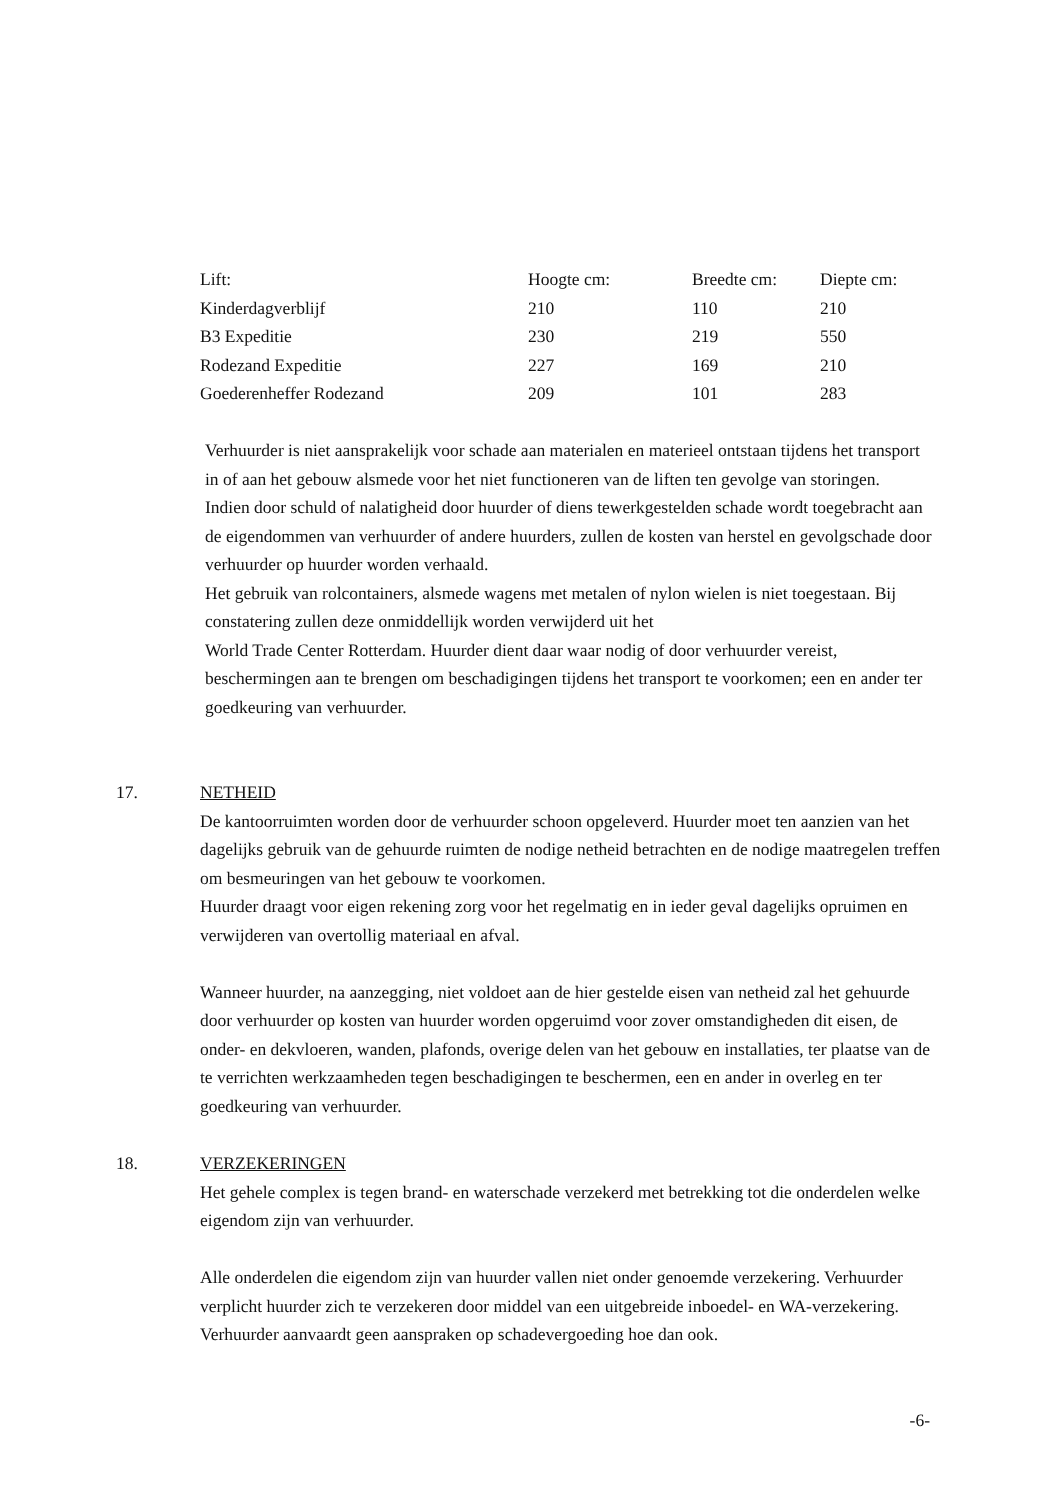| Lift: | Hoogte cm: | Breedte cm: | Diepte cm: |
| Kinderdagverblijf | 210 | 110 | 210 |
| B3 Expeditie | 230 | 219 | 550 |
| Rodezand Expeditie | 227 | 169 | 210 |
| Goederenheffer Rodezand | 209 | 101 | 283 |
Verhuurder is niet aansprakelijk voor schade aan materialen en materieel ontstaan tijdens het transport in of aan het gebouw alsmede voor het niet functioneren van de liften ten gevolge van storingen.
Indien door schuld of nalatigheid door huurder of diens tewerkgestelden schade wordt toegebracht aan de eigendommen van verhuurder of andere huurders, zullen de kosten van herstel en gevolgschade door verhuurder op huurder worden verhaald.
Het gebruik van rolcontainers, alsmede wagens met metalen of nylon wielen is niet toegestaan. Bij constatering zullen deze onmiddellijk worden verwijderd uit het
World Trade Center Rotterdam. Huurder dient daar waar nodig of door verhuurder vereist, beschermingen aan te brengen om beschadigingen tijdens het transport te voorkomen; een en ander ter goedkeuring van verhuurder.
17. NETHEID
De kantoorruimten worden door de verhuurder schoon opgeleverd. Huurder moet ten aanzien van het dagelijks gebruik van de gehuurde ruimten de nodige netheid betrachten en de nodige maatregelen treffen om besmeuringen van het gebouw te voorkomen.
Huurder draagt voor eigen rekening zorg voor het regelmatig en in ieder geval dagelijks opruimen en verwijderen van overtollig materiaal en afval.
Wanneer huurder, na aanzegging, niet voldoet aan de hier gestelde eisen van netheid zal het gehuurde door verhuurder op kosten van huurder worden opgeruimd voor zover omstandigheden dit eisen, de onder- en dekvloeren, wanden, plafonds, overige delen van het gebouw en installaties, ter plaatse van de te verrichten werkzaamheden tegen beschadigingen te beschermen, een en ander in overleg en ter goedkeuring van verhuurder.
18. VERZEKERINGEN
Het gehele complex is tegen brand- en waterschade verzekerd met betrekking tot die onderdelen welke eigendom zijn van verhuurder.
Alle onderdelen die eigendom zijn van huurder vallen niet onder genoemde verzekering. Verhuurder verplicht huurder zich te verzekeren door middel van een uitgebreide inboedel- en WA-verzekering.
Verhuurder aanvaardt geen aanspraken op schadevergoeding hoe dan ook.
-6-